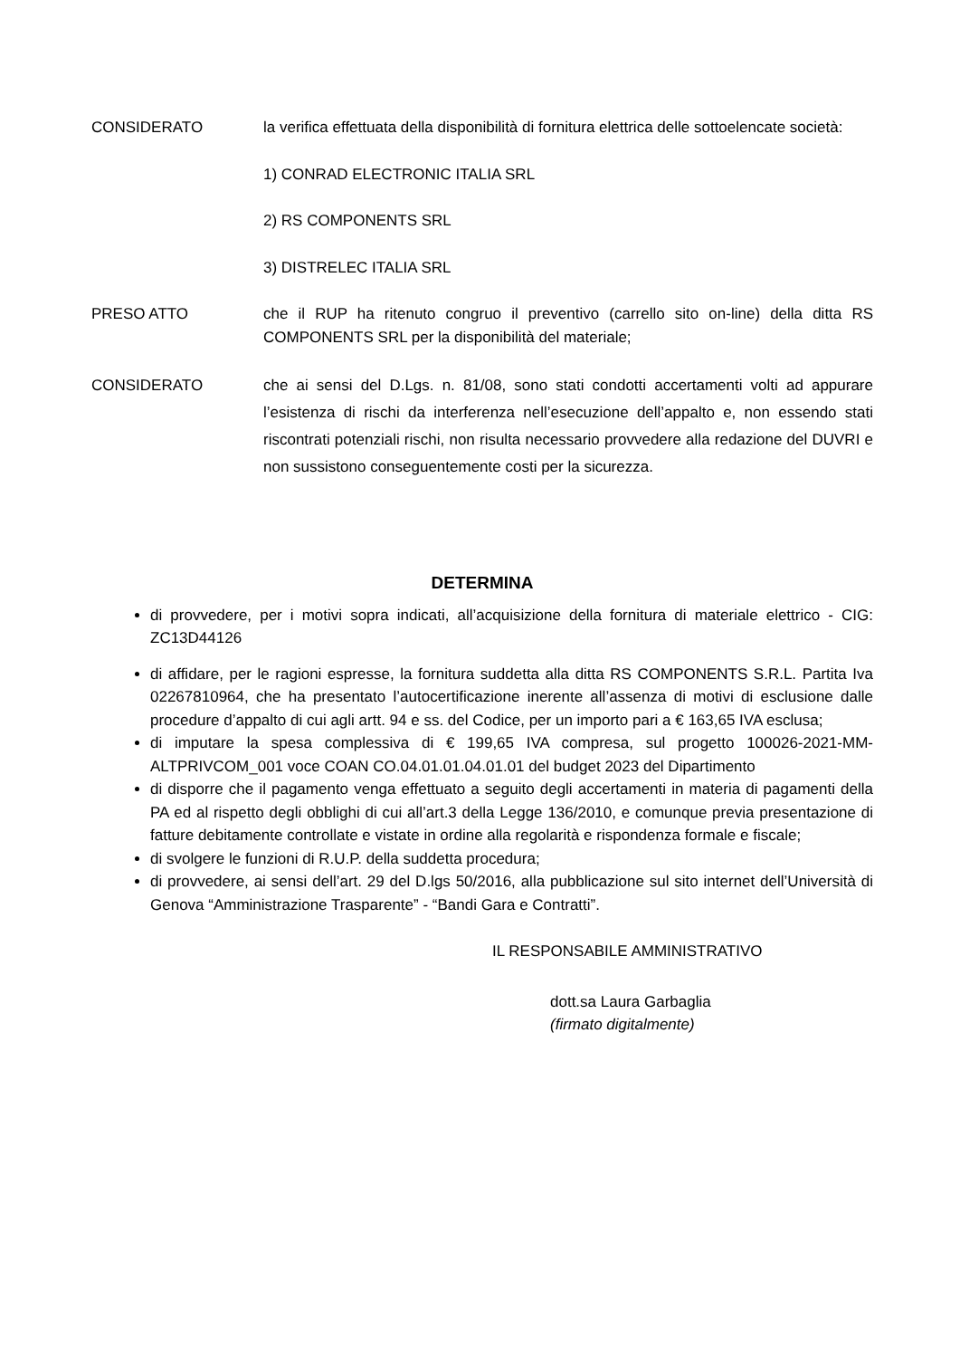CONSIDERATO la verifica effettuata della disponibilità di fornitura elettrica delle sottoelencate società:
1) CONRAD ELECTRONIC ITALIA SRL
2) RS COMPONENTS SRL
3) DISTRELEC ITALIA SRL
PRESO ATTO che il RUP ha ritenuto congruo il preventivo (carrello sito on-line) della ditta RS COMPONENTS SRL per la disponibilità del materiale;
CONSIDERATO che ai sensi del D.Lgs. n. 81/08, sono stati condotti accertamenti volti ad appurare l’esistenza di rischi da interferenza nell’esecuzione dell’appalto e, non essendo stati riscontrati potenziali rischi, non risulta necessario provvedere alla redazione del DUVRI e non sussistono conseguentemente costi per la sicurezza.
DETERMINA
di provvedere, per i motivi sopra indicati, all’acquisizione della fornitura di materiale elettrico - CIG: ZC13D44126
di affidare, per le ragioni espresse, la fornitura suddetta alla ditta RS COMPONENTS S.R.L. Partita Iva 02267810964, che ha presentato l’autocertificazione inerente all’assenza di motivi di esclusione dalle procedure d’appalto di cui agli artt. 94 e ss. del Codice, per un importo pari a € 163,65 IVA esclusa;
di imputare la spesa complessiva di € 199,65 IVA compresa, sul progetto 100026-2021-MM-ALTPRIVCOM_001 voce COAN CO.04.01.01.04.01.01 del budget 2023 del Dipartimento
di disporre che il pagamento venga effettuato a seguito degli accertamenti in materia di pagamenti della PA ed al rispetto degli obblighi di cui all’art.3 della Legge 136/2010, e comunque previa presentazione di fatture debitamente controllate e vistate in ordine alla regolarità e rispondenza formale e fiscale;
di svolgere le funzioni di R.U.P. della suddetta procedura;
di provvedere, ai sensi dell’art. 29 del D.lgs 50/2016, alla pubblicazione sul sito internet dell’Università di Genova “Amministrazione Trasparente” - “Bandi Gara e Contratti”.
IL RESPONSABILE AMMINISTRATIVO
dott.sa Laura Garbaglia
(firmato digitalmente)